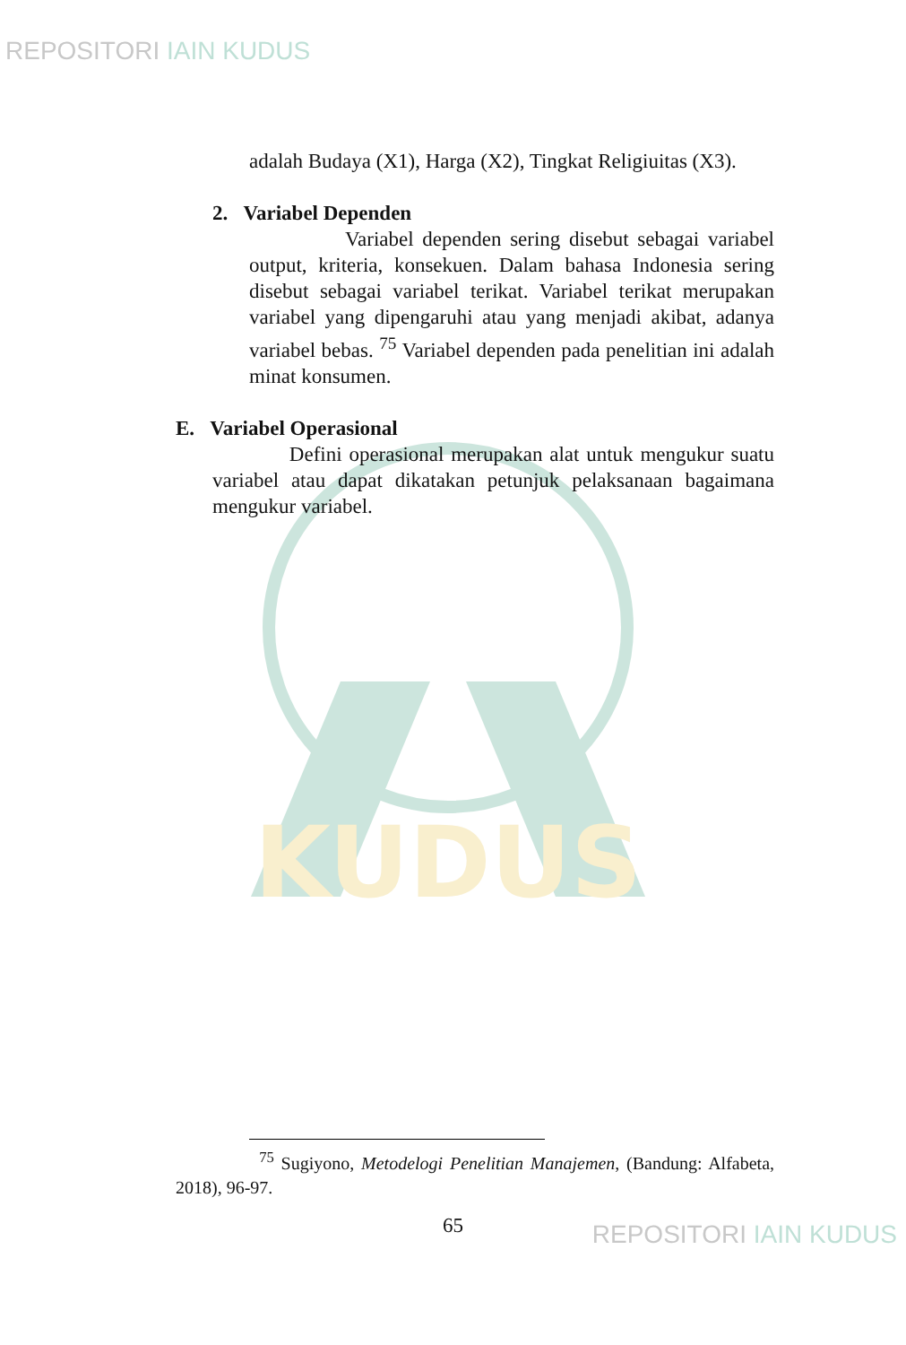REPOSITORI IAIN KUDUS
KUDUS
adalah Budaya (X1), Harga (X2), Tingkat Religiuitas (X3).
2. Variabel Dependen
Variabel dependen sering disebut sebagai variabel output, kriteria, konsekuen. Dalam bahasa Indonesia sering disebut sebagai variabel terikat. Variabel terikat merupakan variabel yang dipengaruhi atau yang menjadi akibat, adanya variabel bebas. <sup>75</sup> Variabel dependen pada penelitian ini adalah minat konsumen.
E. Variabel Operasional
Defini operasional merupakan alat untuk mengukur suatu variabel atau dapat dikatakan petunjuk pelaksanaan bagaimana mengukur variabel.
<sup>75</sup> Sugiyono, Metodelogi Penelitian Manajemen, (Bandung: Alfabeta, 2018), 96-97.
65 REPOSITORI IAIN KUDUS